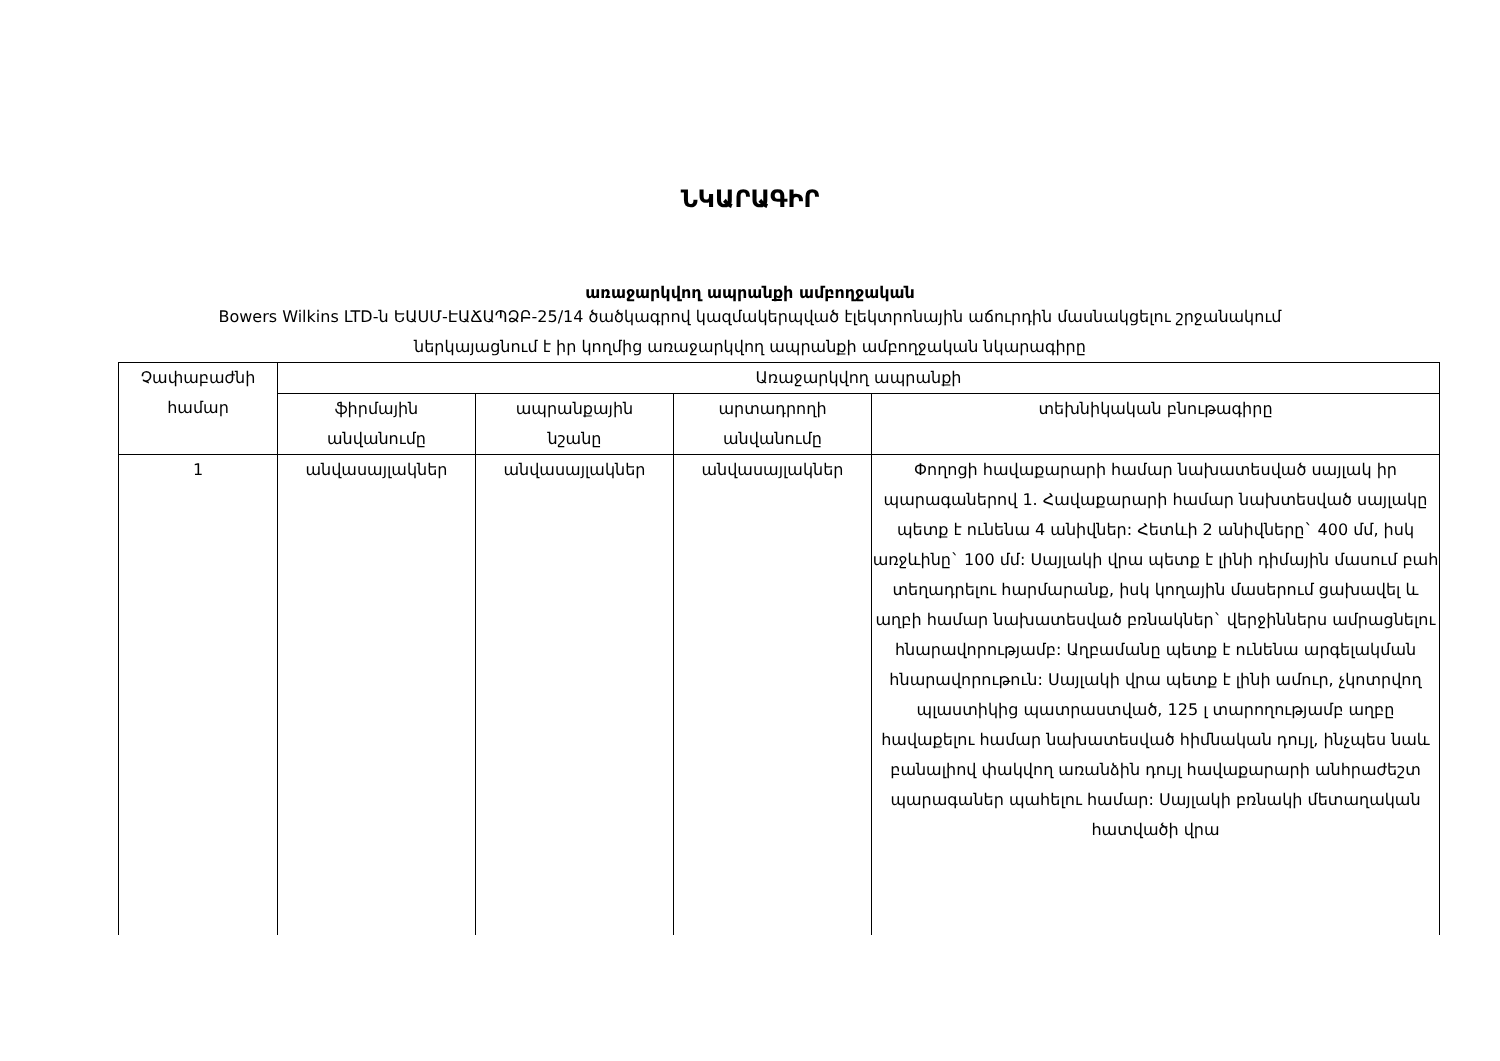ՆԿԱՐԱԳԻՐ
առաջարկվող ապրանքի ամբողջական
Bowers Wilkins LTD-ն ԵԱՍՄ-ԷԱՃԱՊՁԲ-25/14 ծածկագրով կազմակերպված էլեկտրոնային աճուրդին մասնակցելու շրջանակում
ներկայացնում է իր կողմից առաջարկվող ապրանքի ամբողջական նկարագիրը
| Չափաբաժնի համար | Առաջարկվող ապրանքի | | | |
| --- | --- | --- | --- | --- |
| | ֆիրմային անվանումը | ապրանքային նշանը | արտադրողի անվանումը | տեխնիկական բնութագիրը |
| 1 | անվասայլակներ | անվասայլակներ | անվասայլակներ | Փողոցի հավաքարարի համար նախատեսված սայլակ իր պարագաներով 1. Հավաքարարի համար նախտեսված սայլակը պետք է ունենա 4 անիվներ: Հետևի 2 անիվները` 400 մմ, իսկ առջևինը` 100 մմ: Սայլակի վրա պետք է լինի դիմային մասում բահ տեղադրելու հարմարանք, իսկ կողային մասերում ցախավել և աղբի համար նախատեսված բռնակներ` վերջիններս ամրացնելու հնարավորությամբ: Աղբամանը պետք է ունենա արգելակման հնարավորութուն: Սայլակի վրա պետք է լինի ամուր, չկոտրվող պլաստիկից պատրաստված, 125 լ տարողությամբ աղբը հավաքելու համար նախատեսված հիմնական դույլ, ինչպես նաև բանալիով փակվող առանձին դույլ հավաքարարի անհրաժեշտ պարագաներ պահելու համար: Սայլակի բռնակի մետաղական հատվածի վրա |